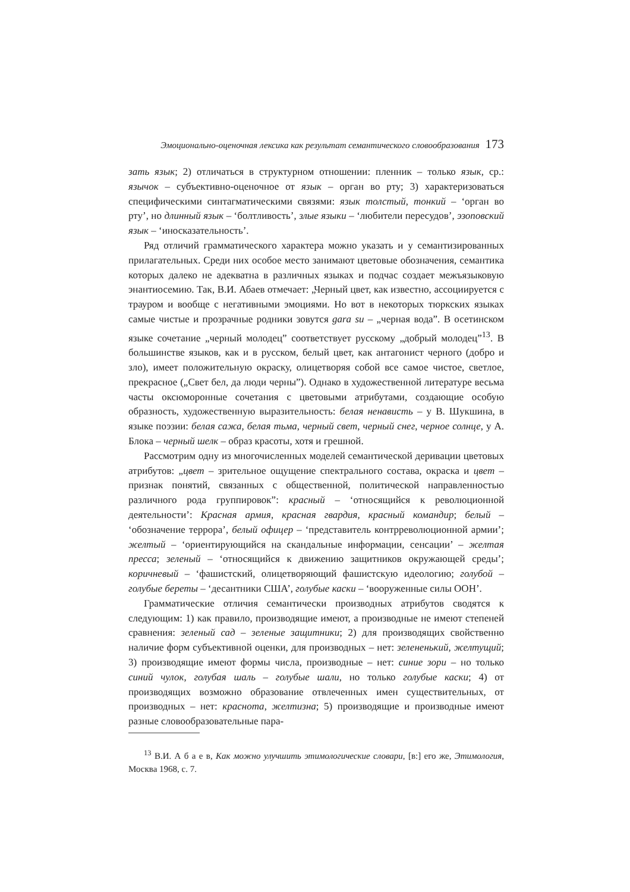Эмоционально-оценочная лексика как результат семантического словообразования 173
зать язык; 2) отличаться в структурном отношении: пленник – только язык, ср.: язычок – субъективно-оценочное от язык – орган во рту; 3) характеризоваться специфическими синтагматическими связями: язык толстый, тонкий – ‘орган во рту’, но длинный язык – ‘болтливость’, злые языки – ‘любители пересудов’, эзоповский язык – ‘иносказательность’.
Ряд отличий грамматического характера можно указать и у семантизированных прилагательных. Среди них особое место занимают цветовые обозначения, семантика которых далеко не адекватна в различных языках и подчас создает межъязыковую энантиосемию. Так, В.И. Абаев отмечает: „Черный цвет, как известно, ассоциируется с трауром и вообще с негативными эмоциями. Но вот в некоторых тюркских языках самые чистые и прозрачные родники зовутся gara su – „черная вода”. В осетинском языке сочетание „черный молодец” соответствует русскому „добрый молодец”<sup>13</sup>. В большинстве языков, как и в русском, белый цвет, как антагонист черного (добро и зло), имеет положительную окраску, олицетворяя собой все самое чистое, светлое, прекрасное („Свет бел, да люди черны”). Однако в художественной литературе весьма часты оксюморонные сочетания с цветовыми атрибутами, создающие особую образность, художественную выразительность: белая ненависть – у В. Шукшина, в языке поэзии: белая сажа, белая тьма, черный свет, черный снег, черное солнце, у А. Блока – черный шелк – образ красоты, хотя и грешной.
Рассмотрим одну из многочисленных моделей семантической деривации цветовых атрибутов: „цвет – зрительное ощущение спектрального состава, окраска и цвет – признак понятий, связанных с общественной, политической направленностью различного рода группировок”: красный – ‘относящийся к революционной деятельности’: Красная армия, красная гвардия, красный командир; белый – ‘обозначение террора’, белый офицер – ‘представитель контрреволюционной армии’; желтый – ‘ориентирующийся на скандальные информации, сенсации’ – желтая пресса; зеленый – ‘относящийся к движению защитников окружающей среды’; коричневый – ‘фашистский, олицетворяющий фашистскую идеологию; голубой – голубые береты – ‘десантники США’, голубые каски – ‘вооруженные силы ООН’.
Грамматические отличия семантически производных атрибутов сводятся к следующим: 1) как правило, производящие имеют, а производные не имеют степеней сравнения: зеленый сад – зеленые защитники; 2) для производящих свойственно наличие форм субъективной оценки, для производных – нет: зелененький, желтущий; 3) производящие имеют формы числа, производные – нет: синие зори – но только синий чулок, голубая шаль – голубые шали, но только голубые каски; 4) от производящих возможно образование отвлеченных имен существительных, от производных – нет: краснота, желтизна; 5) производящие и производные имеют разные словообразовательные пара-
<sup>13</sup> В.И. А б а е в, Как можно улучшить этимологические словари, [в:] его же, Этимология, Москва 1968, с. 7.